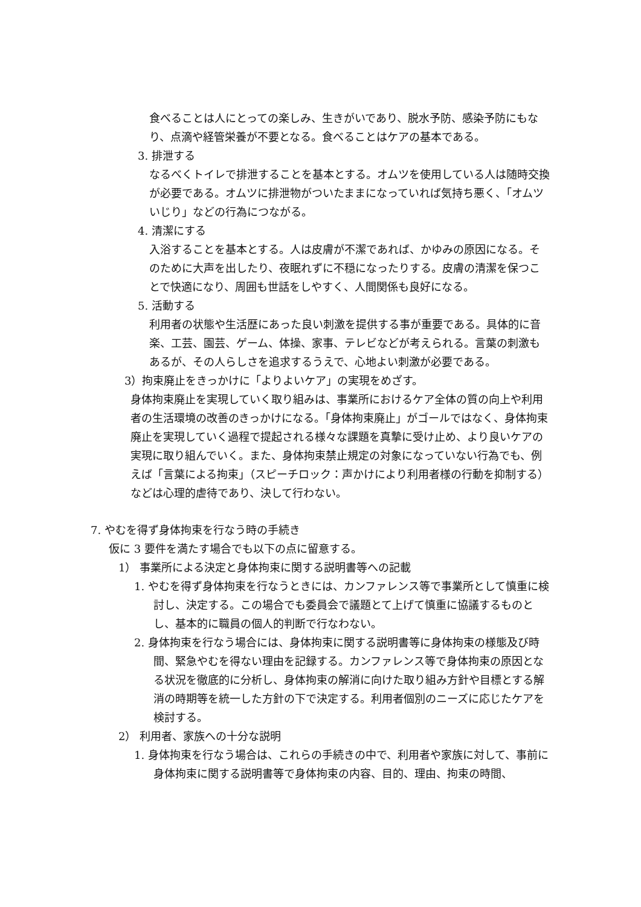食べることは人にとっての楽しみ、生きがいであり、脱水予防、感染予防にもなり、点滴や経管栄養が不要となる。食べることはケアの基本である。
3. 排泄する
なるべくトイレで排泄することを基本とする。オムツを使用している人は随時交換が必要である。オムツに排泄物がついたままになっていれば気持ち悪く、「オムツいじり」などの行為につながる。
4. 清潔にする
入浴することを基本とする。人は皮膚が不潔であれば、かゆみの原因になる。そのために大声を出したり、夜眠れずに不穏になったりする。皮膚の清潔を保つことで快適になり、周囲も世話をしやすく、人間関係も良好になる。
5. 活動する
利用者の状態や生活歴にあった良い刺激を提供する事が重要である。具体的に音楽、工芸、園芸、ゲーム、体操、家事、テレビなどが考えられる。言葉の刺激もあるが、その人らしさを追求するうえで、心地よい刺激が必要である。
3）拘束廃止をきっかけに「よりよいケア」の実現をめざす。
身体拘束廃止を実現していく取り組みは、事業所におけるケア全体の質の向上や利用者の生活環境の改善のきっかけになる。「身体拘束廃止」がゴールではなく、身体拘束廃止を実現していく過程で提起される様々な課題を真摯に受け止め、より良いケアの実現に取り組んでいく。また、身体拘束禁止規定の対象になっていない行為でも、例えば「言葉による拘束」（スピーチロック：声かけにより利用者様の行動を抑制する）などは心理的虐待であり、決して行わない。
7. やむを得ず身体拘束を行なう時の手続き
仮に 3 要件を満たす場合でも以下の点に留意する。
1） 事業所による決定と身体拘束に関する説明書等への記載
1. やむを得ず身体拘束を行なうときには、カンファレンス等で事業所として慎重に検討し、決定する。この場合でも委員会で議題とて上げて慎重に協議するものとし、基本的に職員の個人的判断で行なわない。
2. 身体拘束を行なう場合には、身体拘束に関する説明書等に身体拘束の様態及び時間、緊急やむを得ない理由を記録する。カンファレンス等で身体拘束の原因となる状況を徹底的に分析し、身体拘束の解消に向けた取り組み方針や目標とする解消の時期等を統一した方針の下で決定する。利用者個別のニーズに応じたケアを検討する。
2） 利用者、家族への十分な説明
1. 身体拘束を行なう場合は、これらの手続きの中で、利用者や家族に対して、事前に身体拘束に関する説明書等で身体拘束の内容、目的、理由、拘束の時間、